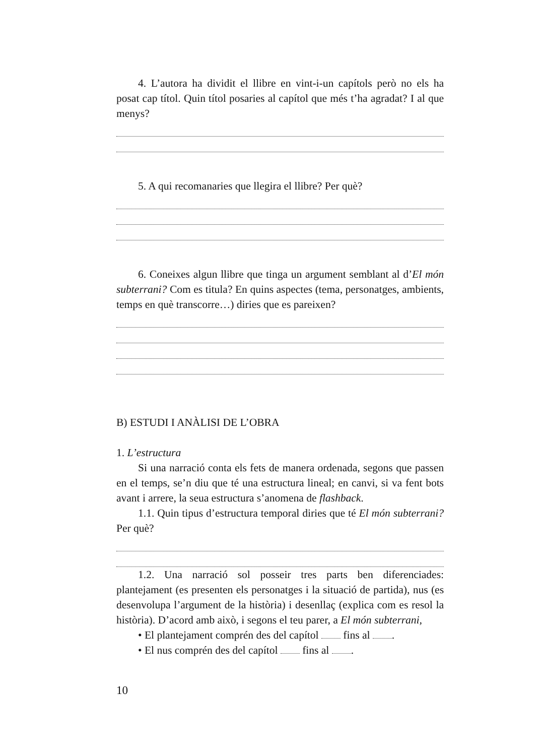4. L’autora ha dividit el llibre en vint-i-un capítols però no els ha posat cap títol. Quin títol posaries al capítol que més t’ha agradat? I al que menys?
5. A qui recomanaries que llegira el llibre? Per què?
6. Coneixes algun llibre que tinga un argument semblant al d’El món subterrani? Com es titula? En quins aspectes (tema, personatges, ambients, temps en què transcorre…) diries que es pareixen?
B) ESTUDI I ANÀLISI DE L’OBRA
1. L’estructura
Si una narració conta els fets de manera ordenada, segons que passen en el temps, se’n diu que té una estructura lineal; en canvi, si va fent bots avant i arrere, la seua estructura s’anomena de flashback.
1.1. Quin tipus d’estructura temporal diries que té El món subterrani? Per què?
1.2. Una narració sol posseir tres parts ben diferenciades: plantejament (es presenten els personatges i la situació de partida), nus (es desenvolupa l’argument de la història) i desenllaç (explica com es resol la història). D’acord amb això, i segons el teu parer, a El món subterrani,
• El plantejament comprén des del capítol fins al .
• El nus comprén des del capítol fins al .
10